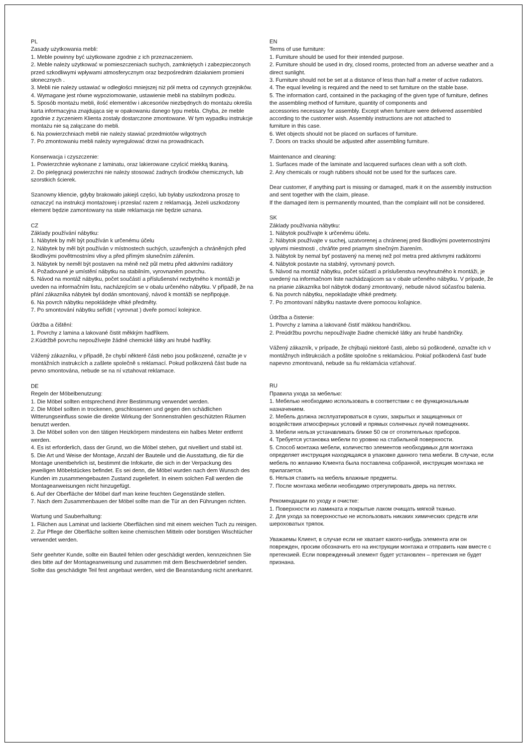PL
Zasady użytkowania mebli:
1. Meble powinny być użytkowane zgodnie z ich przeznaczeniem.
2. Meble należy użytkować w pomieszczeniach suchych, zamkniętych i zabezpieczonych przed szkodliwymi wpływami atmosferycznym oraz bezpośrednim działaniem promieni słonecznych .
3. Mebli nie należy ustawiać w odległości mniejszej niż pół metra od czynnych grzejników.
4. Wymagane jest równe wypoziomowanie, ustawienie mebli na stabilnym podłożu.
5. Sposób montażu mebli, ilość elementów i akcesoriów niezbędnych do montażu określa karta informacyjna znajdująca się w opakowaniu danego typu mebla. Chyba, że meble zgodnie z życzeniem Klienta zostały dostarczone zmontowane. W tym wypadku instrukcje montażu nie są załączane do mebli.
6. Na powierzchniach mebli nie należy stawiać przedmiotów wilgotnych
7. Po zmontowaniu mebli należy wyregulować drzwi na prowadnicach.
Konserwacja i czyszczenie:
1. Powierzchnie wykonane z laminatu, oraz lakierowane czyścić miekką tkaniną.
2. Do pielęgnacji powierzchni nie należy stosować żadnych środków chemicznych, lub szorstkich ścierek.
Szanowny kliencie, gdyby brakowało jakiejś części, lub byłaby uszkodzona proszę to oznaczyć na instrukcji montażowej i przesłać razem z reklamacją. Jeżeli uszkodzony element będzie zamontowany na stałe reklamacja nie będzie uznana.
CZ
Základy používání nábytku:
1. Nábytek by měl být používán k určenému účelu
2. Nábytek by měl být používán v místnostech suchých, uzavřených a chráněných před škodlivými povětrnostními vlivy a před přímým slunečním zářením.
3. Nábytek by neměl být postaven na méně než půl metru před aktivními radiátory
4. Požadované je umístění nábytku na stabilním, vyrovnaném povrchu.
5. Návod na montáž nábytku, počet součástí a příslušenství nezbytného k montáži je uveden na informačním listu, nacházejícím se v obalu určeného nábytku. V případě, že na přání zákazníka nábytek byl dodán smontovaný, návod k montáži se nepřipojuje.
6. Na povrch nábytku nepokládejte vlhké předměty.
7. Po smontování nábytku seřídit ( vyrovnat ) dveře pomocí kolejnice.
Údržba a čištění:
1. Povrchy z lamina a lakované čistit měkkým hadříkem.
2.Kúdržbě povrchu nepoužívejte žádné chemické látky ani hrubé hadříky.
Vážený zákazníku, v případě, že chybí některé části nebo jsou poškozené, označte je v montážních instrukcích a zašlete společně s reklamací. Pokud poškozená část bude na pevno smontována, nebude se na ní vztahovat reklamace.
DE
Regeln der Möbelbenutzung:
1. Die Möbel sollten entsprechend ihrer Bestimmung verwendet werden.
2. Die Möbel sollten in trockenen, geschlossenen und gegen den schädlichen Witterungseinfluss sowie die direkte Wirkung der Sonnenstrahlen geschützten Räumen benutzt werden.
3. Die Möbel sollen von den tätigen Heizkörpern mindestens ein halbes Meter entfernt werden.
4. Es ist erforderlich, dass der Grund, wo die Möbel stehen, gut nivelliert und stabil ist.
5. Die Art und Weise der Montage, Anzahl der Bauteile und die Ausstattung, die für die Montage unentbehrlich ist, bestimmt die Infokarte, die sich in der Verpackung des jeweiligen Möbelstückes befindet. Es sei denn, die Möbel wurden nach dem Wunsch des Kunden im zusammengebauten Zustand zugeliefert. In einem solchen Fall werden die Montageanweisungen nicht hinzugefügt.
6. Auf der Oberfläche der Möbel darf man keine feuchten Gegenstände stellen.
7. Nach dem Zusammenbauen der Möbel sollte man die Tür an den Führungen richten.
Wartung und Sauberhaltung:
1. Flächen aus Laminat und lackierte Oberflächen sind mit einem weichen Tuch zu reinigen.
2. Zur Pflege der Oberfläche sollten keine chemischen Mitteln oder borstigen Wischtücher verwendet werden.
Sehr geehrter Kunde, sollte ein Bauteil fehlen oder geschädigt werden, kennzeichnen Sie dies bitte auf der Montageanweisung und zusammen mit dem Beschwerdebrief senden. Sollte das geschädigte Teil fest angebaut werden, wird die Beanstandung nicht anerkannt.
EN
Terms of use furniture:
1. Furniture should be used for their intended purpose.
2. Furniture should be used in dry, closed rooms, protected from an adverse weather and a direct sunlight.
3. Furniture should not be set at a distance of less than half a meter of active radiators.
4. The equal leveling is required and the need to set furniture on the stable base.
5. The information card, contained in the packaging of the given type of furniture, defines the assembling method of furniture, quantity of components and
accessories necessary for assembly. Except when furniture were delivered assembled according to the customer wish. Assembly instructions are not attached to
furniture in this case.
6. Wet objects should not be placed on surfaces of furniture.
7. Doors on tracks should be adjusted after assembling furniture.
Maintenance and cleaning:
1. Surfaces made of the laminate and lacquered surfaces clean with a soft cloth.
2. Any chemicals or rough rubbers should not be used for the surfaces care.
Dear customer, if anything part is missing or damaged, mark it on the assembly instruction and sent together with the claim, please.
If the damaged item is permanently mounted, than the complaint will not be considered.
SK
Základy používania nábytku:
1. Nábytok používajte k určenému účelu.
2. Nábytok používajte v suchej, uzatvorenej a chránenej pred škodlivými poveternostnými vplyvmi miestnosti , chráňte pred priamym slnečným žiarením.
3. Nábytok by nemal byť postavený na menej než pol metra pred aktívnymi radiátormi
4. Nábytok postavte na stabilný, vyrovnaný povrch.
5. Návod na montáž nábytku, počet súčastí a príslušenstva nevyhnutného k montáži, je uvedený na informačnom liste nachádzajúcom sa v obale určeného nábytku. V prípade, že na prianie zákazníka bol nábytok dodaný zmontovaný, nebude návod súčasťou balenia.
6. Na povrch nábytku, nepokladajte vlhké predmety.
7. Po zmontovaní nábytku nastavte dvere pomocou koľajnice.
Údržba a čistenie:
1. Povrchy z lamina a lakované čistiť mäkkou handričkou.
2. Preúdržbu povrchu nepoužívajte žiadne chemické látky ani hrubé handričky.
Vážený zákazník, v prípade, že chýbajú niektoré časti, alebo sú poškodené, označte ich v montážnych inštrukciách a pošlite spoločne s reklamáciou. Pokiaľ poškodená časť bude napevno zmontovaná, nebude sa ňu reklamácia vzťahovať.
RU
Правила ухода за мебелью:
1. Мебелью необходимо использовать в соответствии с ее функциональным назначением.
2. Мебель должна эксплуатироваться в сухих, закрытых и защищенных от воздействия атмосферных условий и прямых солнечных лучей помещениях.
3. Мебели нельзя устанавливать ближе 50 см от отопительных приборов.
4. Требуется установка мебели по уровню на стабильной поверхности.
5. Способ монтажа мебели, количество элементов необходимых для монтажа определяет инструкция находящаяся в упаковке данного типа мебели. В случае, если мебель по желанию Клиента была поставлена собранной, инструкция монтажа не прилагается.
6. Нельзя ставить на мебель влажные предметы.
7. После монтажа мебели необходимо отрегулировать дверь на петлях.
Рекомендации по уходу и очистке:
1. Поверхности из ламината и покрытые лаком очищать мягкой тканью.
2. Для ухода за поверхностью не использовать никаких химических средств или шероховатых тряпок.
Уважаемы Клиент, в случае если не хватает какого-нибудь элемента или он поврежден, просим обозначить его на инструкции монтажа и отправить нам вместе с претензией. Если поврежденный элемент будет установлен – претензия не будет признана.